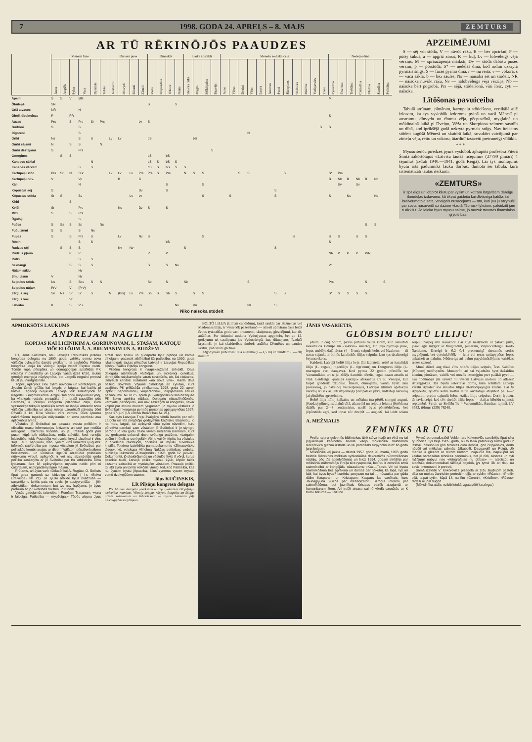7 1998. GODA 24. APREĻS – 8. MAJS ZEMTURS
AR TŪ RĒKINŌJŌS PAAUDZES
| | Mēneša fāze | | | | | | Dabasu puse | | | | Dīnnakts | | | | Laika apstākli | | | | Mēneša zodiaka ceļš | | | | | | | | | | | | Nedeļas dīna | | | | | | |
| --- | --- | --- | --- | --- | --- | --- | --- | --- | --- | --- | --- | --- | --- | --- | --- | --- | --- | --- | --- | --- | --- | --- | --- | --- | --- | --- | --- | --- | --- | --- | --- | --- | --- | --- | --- | --- | --- |
| | Jauns | Augūšs | Pylns | Vacs | Dylstūšs | Tukšs | Austrumi | Dīnvydi | Rītumi | Zīmeli | Reits | Pēcpusdīna | Vokors | Nakts | Skaidrs laiks | Mygla | Mōkūpains | Bezvējs | Auns | Vērss | Dveini | Vēzs | Lauva | Jaunova | Svori | Skorpions | Strēlnīks | Mežōzs | Yudiņsveirs | Zivis | Pyrmdīna | Ūtardīna | Trešdīna | Catūrdīna | Pīkdīna | Sastdīna | Svātdīna |
| Apeini | S̓ | S | V | ŅM | | | | | | | | | | | | | | | | | | | | | | | | | | | M | | | | | | |
| Ōbuleņš | SN | | | | | | | | | | S | | | S | | | | | | | | | | | | | | | | | | | | | | | |
| Grīž atvases | NR | | | N | | | | | | | | | | | | | | | | | | | | | | | | | | | | | | | | | |
| Ōbeli, ōbuļneicas | P | | PR | | | | | | | | | | | | | | | | | | | | | | | | | | | | S | | | | | | |
| Auzas | Prs | | S | Prs | Sr | Prs | | | | Lv | S | | | | | | | | | | | | | | | | | | | | | | | | | | |
| Burkōni | S | | | S | | | | | | | | | | | | | | | | | | | | | | | | | | S | S | | | | | | |
| Cigoreni | | | | S | | | | | | | | | | | | | | | | | | N | | | | | | | | | | | | | | | |
| Griki | Ns | | | S | S | | Lv | Lv | | | bS | | | | | bS | | | | | | | | | | | | | | | | | | | | | |
| Gurki sējami | N | | S | S | | N | | | | | | | | | | | | | | | | | | | | | | | | | | | | | | | |
| Gurki dēstejami | S | | | Prs | | | | | | | | | | | | | | S | | | | | | | | | | | | | | | | | | | |
| Georgines | | S | S | | | | | | | | bS | | bS | | | | | | | | | | | | | | | | | | | | | | | | |
| Kanepes sāklai | | | | | N | | | | | | bS | S | bS | S | | | | | | | | | | | | | | | | | | | | | | | |
| Kanepes vērvem | | | | S | S | | | | | | bS | S | bS | S | S | | | | | | | | | | | | | | | | | | | | | | |
| Kartupeļu stōd. | Prs | Sr | N | SSr | | | Lv | Lv | Lv | Prs | Prs | S | Prs | | N | S | S | | | | S | S | | | | S | | | | | S* | Prs | | | | | |
| Kartupeļu nūv. | V | | | Vp | | | | B | | B | | | | | | | | | | | | | | | | | | | | | B | Nb | B | Nb | B | Nb | |
| Kāli | | | | N | | | | | | | | | S | | | | S | | | | | | | | | | | | | | | Sv | | Sv | | | |
| Kōpustus sēj | S | | | | | | | | | Dv | | | S | | | | | | | | | | | | S | | | | | | | | | | | | |
| Kōpustus stōda | Sr | S | | Sv | | | | | Lv | Lv | | | | | | | S | | | S | | | | | S | | | | | | S | | Ns | | | Ns | |
| Kirbi | | | S | | | | | | | | | | | | | | | | | | | | | | | | | | | | | | | | | | |
| Kvīši | Sr | | | Prs | | | | Ns | | Dv | S | | S | | | | | | | | | | | | | | | | | | | | | | | | |
| Mīži | S | | S | Prs | | | | | | | | | | | | | | | | | | | | | | | | | | | | | | | | | |
| Ūgulōji | | | | S | | | | | | | | | | | | | | | | | | | | | | | | | | | | | | | | | |
| Pučes | S | Sa | S | Sp | | Ns | | | | | | | | | | | | | | | | | | | | | | | | | | | | | S | S | |
| Puču zērni | S | S | | S | Ns | | | | | | | | | | | | | | | | | | | | | | | | | | | | | | | | |
| Pupas | S | | S | Prs | S | | | Lv | | Nv | S | | | | | | S | | | | | | | | | | S | | | | S | S | | S | S | | |
| Rōcini | | | | S | S | | | | | | | | bS | | | | | | | | | | | | | | | | | | S | | | | | | |
| Rudzus sēj | | S | S | S | | | | Nv | Nv | | | | | | S | | | | | | | | | | S | | | | | | | | | | | | |
| Rudzus pļaun | | | P | P | | | | | | | P | | P | | | | | | | | | | | | | | | | | | NR | P | P | P | PrR | | |
| Rutki | | | | S | S | | | | | | | | | | | | | | | | | | | | | | | | | | | | | | | | |
| Saknaugi | | | S | S | S | | | | | | S | | S | Ns | | | | | | | | | | | | | | | | | Vr | | | | | | |
| Nūjam sāklu | | | | Nv | | | | | | | | | | | | | | | | | | | | | | | | | | | | | | | | | |
| Sīnu pļaun | V | | | Nv | | | | | | | | | | | | | | | | | | | | | | | | | | | | | | | | | |
| Seipulus stōda | Ns | | S | Sbs | S | S | | | | | Sb | | S | | Sb | | | | | | | S | | | | | | | | | Prs | | | | S | | S |
| Seipulus nūjam | PrV | | V | (PrV) | | | | | | | | | | | | | | | | | | | | | | | | | | | | | | | | | |
| Zērņus sēj | Sv | Ns | Sr | Sr | S | | N | (Prs) | Lv | Prs | Sb | S | Sb | S | | S | S | | | | | | | | S | S | | | | | S* | S | S | S | S | | |
| Zērņus vōc | | | Vr | | | | | | | | | | | | | | | | | | | | | | | | | | | | | | | | | | |
| Labeiba | K | | S | VS | | | | | | Lv | | | | Ns | | Vn | | | | | | Ns | | | S | | | | | | | | | | | | |
Nikō naīsoka stōdeit
APZEIMĒJUMI
S — sēj voi stōda, V — nūvōc ražu, B — ber apcirknī, P — pūtej kūkus, a — apgrīž zorus, K — kuļ, Lv — lobvēleigs vēja vērzīņs, M — spraužapeiņa maiksti, Dv — stōda dabasu puses vērzīnī, p — pōrstōda, S* — nedeļas dīna, kod rudinī uzkryta pyrmais snīgs, S — fazes pyrmō dīna, r — nu reita, v — vokorā, s — vaca sākla, b — bez saules, Ns — naīsoka sēt un stōdeit, NR — naīsoka nūvōkt ražu, Nv — nalobvēleigs vēja vērzīņs, Nb — naīsoka bērt pogrobā, Prs — sējā, stōdeišonā, vīni īteic, cyti — naīsoka.
Lītōšonas pavuiceiba
Tabulā atrūnam, pīmāram, kartupeļu stōdeišonu, vertikālā ailē izlosom, ka tys vyslobōk izdoroms pylnā un vacā Mēnesī pi austrumu, dīnvydu un rītumu vēja, pēcpusdīnā, myglainā un mōkūnainā laikā pi Dveiņu, Vēža un Skorpiona zeimem sastdīn un dīnā, kod īprīkšējā godā uzkryta pyrmais snīgs. Nav īteicams stōdeit augūšā Mēnesī un skaidrā laikā, sovukōrt vaicōjumā par zīmeļu vēju, reitu un vokoru, ūtardīnī izsaceiti pretruneigi vīdūkli.
* * *
Myusu senču pīredzes pyurs vyslobōk apkūpōts profesora Pitera Šmita sakōrtōtajūs «Latvīšu tautas ticējumu» (37790 pīmāri) 4 sējumūs (izdūti 1940.—1941. godā Reigā). Lai šys montōjums byutu ārts padūmnīks lauku dorbūs, dūmōta šei tabula, kurā sistematizāti tautas īteikumi.
«ZEMTURS»
ir spējeigs un lobprōt kliutu par vysim un kotram latgalīšam dereigu iknedeļas izdavumu, kū tikpat gaideitu kai dīvticeiga katōļa, tai breivdūmōtōja sātā, vīneigais nūsacejums — tīm, kuri jau jū atzynuši par sovu, nasaverūt uz dažom «tautā īīšonas» lykstom, paleidzēt jam tī aizkliut. Jo lelōka byus myusu saime, jo mozōk traumēs finansialōs gryuteibas.
APMOKSŌTS LAUKUMS
ANDREJAM NAGLIM
KOPIJAS KAI LĪCINĪKIM A. GORBUNOVAM, L. STAŠAM, KATŌĻU MŌCEITŌJIM Ā. A. BRUMANIM UN A. BUDŽEM
Es, Jōņs Kučinskis, asu Latvejas Republikas pilsōņu kongresa delegats nu 1990. goda, vairōkų symtu sovu vālātōju pylnvarōts darejis piteikami, lai saglobōtu Piļsōņu kongresa ideju kai vīneigū īspēju veidōt fīsysku valsti. Tūmār rupa pōrspāka un demagogejas apstōkļūs PK reiceiba ir paralizāta un Latveja īvasta dziļā krīzē, tautas goreigō energeja nūplycynōta, bet Latgolā negativi procesi kliust jau naatgrīziniski.
Tōpēc, aplicynūt cīnu cytim nūvodim un konfesejom, pi Jyusim tūmār grīžūs kai latgaļs pi latgaļa, kai katōļs pi katōļa. Tagadejī nūtykumi Latvejā teik saleidzynōti ar tragedeju Golgotas kolnā. Aizgōjušūs godu nūtykumi līcynoj, ka vīneigais realais pretspāks tīm, braši saucūšim pēc Barabas, ir Pilsōņu kongresa pilsōniskō daļa, kura vyssarežgeitōkajūs apstōkļūs atroduse īspēju attaisnōt sovu vālātōju uzticeibu un picas reizes uzrunōjuši pāvestu Jōni Pōvulu II kai Dīva vītnīku vērs zemes. Dīva lykumu naīvārōšonu tagadejūs nūtykumūs ar sovu parokstu asu aplicynōjis ari es.
Vēstules jō Svēteibai un pasauļa valstu politikim ir oficialūs masu informacejas leidzekļu un sevi par rodūšu inteligenci uzskotūšū reiceibā, un jau trešais gods pōri pusei, kūpš teik nūklusātas, rodūt stōvūkli, kod, runojūt leidzeibōs, leidz Pesteitōja veļreizejai krystā sissōnai ir vīns sūļs. Lai tū napīļautu, man Jyusim vīns konkrets lyugums: informēt sabīdreibu par myusu vēstulem jō Svēteibai, par politiskōs kombinacejas ar dīvom īvālātom pōrstōvniceibom beistameibu, un vīnlaikus ilgstūši atsarūdūt politiskūs nūtykumu virpulī, aplicynōt: ir voi nav aizvadeitūs godu politika saskaņōta ar jō Svēteibu par tōs atbiļsteibu Dīva lykumam. Bez šō aplicynōjuma myusim natikt pōri ni catūrtajam, ni pīcpadsmytajam mājam.
Prūtams, ari Jyus varit nūklusēt kai A. Rugāte, O. Seiksts fīpat goda garumā uz leidzeigu vēstuli ( l-s «Bolvu Breiveiba» Nr. 21). Jo Jyusu atbilde byus nūlidzūša — sacynōjums izritēs pats nu sevis, jo apstyprynūša — jōir atbylstūšam dokumentam, bet tys nav īspējams, jo byus pretruna ar jō Svēteibas rokstim un runom.
Vysūs gadejumūs taisneiba ir Frančam Trasunam: «vara ir laiceiga, Patīseiba — myužeiga.» Tōpēc aicynu Jyus atrast sevī spāku un gūdaprōtu byut piļsōņa un katōļa cīneigam, pasaceit atklōteibai šū patīseibu: nu 1990. goda lykumeigais tautas pōrstōvs Latvejā ir Latvejas Republikas piļsōņu īvālāts Piļsōņu kongress!
Piļsōņu kongress ir naapskaužamā stōvūklī. Daļa delegatu aizmērsuši vālātōjus un moldynoj cylvākus, dorbojūtīs nalykumeigōs varas struktūrōs, un, kai radzams, izmysuši cenšas nūsaturēt «na sovā vītā». Kaida daļa baileigi sovrstōs. Vōjums pīmeklējis ari cylvāku, kurs uzajēmis PK prīkšsēža pinōkumus, 1998. goda 20. apreli izplotūt napōrdūmōtu, vīnpersonisku, napījamama satura pazinōjumu. Nu tō 25. aprelī jau kategoriski nūsarūbežōjuse PK Bolvu apriņka nūdaļa. Delegatu nūsaslōņōšonōs, varbyutej pazinōjumi, kuri nav saskaņōti ar kongresu, navar kolpōt par atrunu munam lyugumam, jo myusu vēstules jō Svēteibai ir kongresa pyrmōs personas apstyprynōtas 1997. goda 17. junī (l-s «Bolvu Breiveiba» Nr. 21).
Kas cyts Latvejas Treju Zvaigžņu vōrdā īsastōs par mōti Latgolu un tōs sorgōtōju godsymtūs katōliskū Bazneicu, jo na mes, latgali, tai aplicynūt cīnu cytim nūvodim, kuru pōrstōvu paroksti zam vēstulem jō Svēteibai ir jo styngri, parōdūt jō lelu gūdu dainu tāvam Krišjānim Baronam, kurs jau godsymta sokumā deve svēteigu padūmu: «Latgalim pošim ir jōteik ar sevi golā!» Vēļ jo vairōk tōpēc, ka vēstules jō Svēteibai rakstejom, bolstūtīs uz myusu nūvodnīka kristīša Teodora izstrōdōtu pamatdokumentu «Zīmassvātku tēzes», kū, veiskupa Vilhelma Ņukšas svēteibas vadeits, publicēju laikrokstā «Pavaļstnīks» 1993. goda 12. janvarī. Dokumentā, jō skaidrōjumūs un vēstulēs ītykti tī vōrdi, kurus pasokūt skali, Latveja paliks myusu. Lyuk, kōpēc taids klusums saisteibā ar mynātajōm vēstulem. Pasauļa politiki tū labi zyna un tūmār reikōsis vīneigi tod, kod Patīseiba, kas nu Jyusim byutu jōpasoka, klius zynoma vysom myusu zemē dzeivojūšom tautom.
Jōņs KUČINSKIS,
LR Piļsōņu kongresa delegats
P.S. Munam delegata parokstam ir trejs tyukstūšas LR piļsōņu uzticeibas mandats. Vēstuļu kopijas nūsyutu Latgolas un Sēlijas preses izdavumim un bibliotekom — myusu Gaismas piļs pīticeigajōm sorgōtōjom.
BOLTŌ LILIJA (Lilium candidum), tautā saukta par Bazneicas voi Madonnas liliju, ir vyssenōk pazeistamō — atrosti apmāram trejs leidz četras tyukstūšas godu vaci ornamenti, skulpturas, gleznōjumi, kur tōs attālōtas. Par dzimtini uzskota Vydusjyuras apgobolu, bet ap 12. godsymtu tei sastūpama jau Vyduseiropā, kur, dūmojams, īvaduši krystneši, jo kai skaidreibas simbols attālōta Dīvmōtes un daudzu svātūs, pat oltoru gleznōs.
Atgōdynōšu pazeimes: lela auguma (1—1,5 m) ar daudzim (5—20) nalelim
JĀNIS VASARIETIS,
GLŌBSIM BOLTŪ LILIJU!
(diam. 7 cm) boltim, plotas piltuves veida zīdim, kuri sakōrtōti kekarveida zīdkūpā un «soldoni» smaržoj, zīd juļa pyrmajā pusē, lopas stublōja daļā plotas (4—5 cm), seipuls bolts voi īdzaltons — tū navar sajaukt ar boltōs karaliskōs lilijas seipulu, kam tys dzaltoneigi bryunsorkons.
Kaidreiz Latvejā boltō lilija beja ļūti izplateita reizē ar karaliskū liliju (L. regale), tigerliliju (L. tigrinum) un Daugovas liliju (L. martagon var. daugava). Kod pyrms 22 godim pōrnōču uz Vacumnīkim, ari te jei zīdēja daudzūs dōrzūs, tagad naasu atradis ni vīnā. Leidzeigs «paleigā saucīņs» atskanējis ari nu Vōcejas, kur taipat gondreiž izzuduse. Īmesli, dūmojams, varātu byut: lāni pasavairoj, jo naveidoj vairseipuleņus, Latvejas klimata apstōkļūs naražoj ari sāklas, ļūti uzņēmeiga pret palākū pyvi, audzātōji naivāroj jai pīmārōtu agrotehniku.
Boltō lilija mīļoj kaļkainu un mōlainu (na pōrōk smogu) augsni, jōaudzej pilneigi saulainā vītā, atkareibā nu seipula leluma jōstōda na dziļōk par 2—3 centimetrim, nacīš byus pōrstōdeišonu, bet jōpōrstōda agri, kod lopas sōc dzeļtēt — augustā, lai leidz solam seipuli paspēj labi īsasaknōt. Lai augi naslymōtu ar palākū puvi, jōsōc agri myglōt ar fungicidim, pīmāram, vīnprocenteigu Bordo šķeidumu. Dereigi ir 0,2—0,4 procenteigī dzeramōs sodas myglōjumi, bet vysvinkōršōk — leita voi rosas saslapyņōtas lopas apkaiseit ar palnim. Nūdereigs ari palnu papyldmāslōjums vairōkas reizes sezonā.
Munā dōrzā aug tikai vīns boltōs lilijas seipuls, Īvas Kalnītes (Nītaure) uzdōvynōts. Munuprōt, ari tai vajadzātu byut dažaidim klanim, pīmāram, vairōk voi mozōk izturejgim pret palākū pyvi — asu nūdūmōjis jūs savōkt nu vysom Latvejas molom un atlaseit izturejgōkūs. Tys byutu selekcijas dorbs, kura rezultatā Latvejā varātu izplateit šōs skaistōs lilijas dzeivotspējeigus klanus. Lai tū izpiļdeitu, lyudzu kotru boltūs liliju audzātōju atsyuteit pa 1—2 seipulim, pretim sajamūt lobus Āzijas liliju seipulus. Dorit, lyudzu, tū savlaiceigi, kod sōc dzeļtēt liliju lopas — Āzijas hibridu sajimsit septembrī. Sytuit uz Bolūžu īlu 4 Vacumnīkūs, Bauskas rajonā, LV 3933, tōlruņs (239) 76248.
A. MEŽMALIS
ZEMNĪKS AR ŪTU
Preiļu rajona golvonōs bibliotekas ūtrō stōva foajē un vīnā nu tai pīgulūšajim kabinetim atklōta vītejō mōkslinīka Voldemara Kokorevīča gleznu izstōde un tai paradzāts turpynōtīs leidz šō goda juņa beigom.
Mōkslinīks vēļ jauns — dzimis 1957. goda 20. martā, 1978. godā beidzis Rēzeknes mōkslas vydusskūlas dekorativōs nūformēšonas nūdaļu, pēc tōs absolvēšonas un leidz 1994. godam strōdōja par mōkslinīu nūformōtōju Preiļu sīra ryupneicā, bet niu ir zemnīks sovā saimnīceibā ar intrigējūšu nūsaukumu «Kas—Taps». Voi tei byutu saimnīkōšona bez aprēkina un dūmas par nōkūtni, ka tops, tys ari labi, kai byus byus? Izarōda, pavysam na tai — nūsaukta par gūdu dālim Kasparam un Kristapam. Kaspars kai vacōkais, kurs Jaunaglyunā vuicōs par mehanizatoru, izrōdūt interesi par saimnīkōšonu, bet jaunōkais Kristaps vairōk aizajamūt ar humanitaram lītom. Ari trešō atvase saimē vōrdā saucūtēs ar K burtu sōkumā — Krisfīne.
Pyrmū personalizstōdi Voldemars Kokorevīčs sareikōjis fīpat sīra ryupneicā, tys beja 1985. godā, nu tō laika pastōveigi kotru godu ir izstōžu daleibnīks gon Mōkslas dīnu ītvorūs, gon ceļojūšajōs, dorbi nūdūti ari mōkslas salonūs Jākubpilī, Daugavpilī un Reigā. Jō manīre ir gleznōt ar teirom krōsom, najaucūt tōs, napikūpūt ari kaidas naradzātas tehnikas paņēmīnus, bet jō zīdi, ainovas un cyti ražōjumi nabyut nav «fotografejas nu dobas» — atzeistūt un atbolstūt dokumentalitati tālōtajā objektā, jys tymā īlīk ari daļu nu sevis. Interesanti ir portreti.
Samā izstōdē V. Kokorevīčs pīsadola ar zīdu studejom pastelī, dāla un meitas žanriskim portreitim eļļā, ar cyklim «Rūzes», «Preili» eļļā, taipat cytim, kūpā 14, nu fīm «Cereni», «Krisfīne», «Rūzes» radeiti niupat šūgod.
(Mōkslinīka attāls nu bibliotekā izgatavōtō kataloga.)